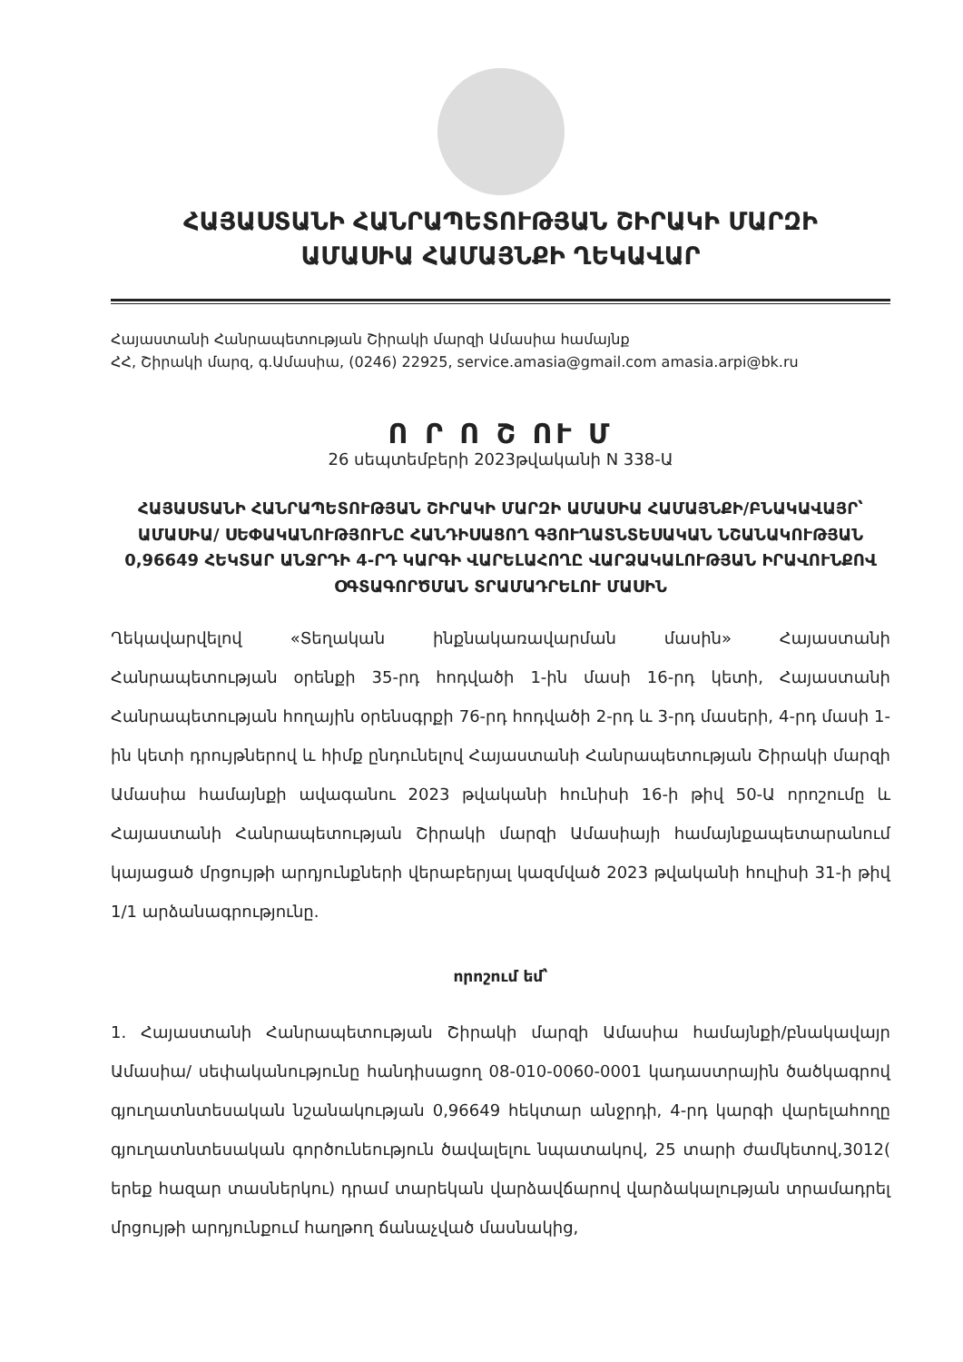ՀԱՅԱՍՏԱՆԻ ՀԱՆՐԱՊԵՏՈՒԹՅԱՆ ՇԻՐԱԿԻ ՄԱՐԶԻ
ԱՄԱՍԻԱ ՀԱՄԱՅՆՔԻ ՂԵԿԱՎԱՐ
Հայաստանի Հանրապետության Շիրակի մարզի Ամասիա համայնք
ՀՀ, Շիրակի մարզ, գ.Ամասիա, (0246) 22925, service.amasia@gmail.com amasia.arpi@bk.ru
Ո Ր Ո Շ ՈՒ Մ
26 սեպտեմբերի 2023թվականի N 338-Ա
ՀԱՅԱՍՏԱՆԻ ՀԱՆՐԱՊԵՏՈՒԹՅԱՆ ՇԻՐԱԿԻ ՄԱՐԶԻ ԱՄԱՍԻԱ ՀԱՄԱՅՆՔԻ/ԲՆԱԿԱՎԱՅՐ՝ ԱՄԱՍԻԱ/ ՍԵՓԱԿԱՆՈՒԹՅՈՒՆԸ ՀԱՆԴԻՍԱՑՈՂ ԳՅՈՒՂԱՏՆՏԵՍԱԿԱՆ ՆՇԱՆԱԿՈՒԹՅԱՆ 0,96649 ՀԵԿՏԱՐ ԱՆՋՐԴԻ 4-ՐԴ ԿԱՐԳԻ ՎԱՐԵԼԱՀՈՂԸ ՎԱՐՁԱԿԱԼՈՒԹՅԱՆ ԻՐԱՎՈՒՆՔՈՎ ՕԳՏԱԳՈՐԾՄԱՆ ՏՐԱՄԱԴՐԵԼՈՒ ՄԱՍԻՆ
Ղեկավարվելով «Տեղական ինքնակառավարման մասին» Հայաստանի Հանրապետության օրենքի 35-րդ հոդվածի 1-ին մասի 16-րդ կետի, Հայաստանի Հանրապետության հողային օրենսգրքի 76-րդ հոդվածի 2-րդ և 3-րդ մասերի, 4-րդ մասի 1-ին կետի դրույթներով և հիմք ընդունելով Հայաստանի Հանրապետության Շիրակի մարզի Ամասիա համայնքի ավագանու 2023 թվականի հունիսի 16-ի թիվ 50-Ա որոշումը և Հայաստանի Հանրապետության Շիրակի մարզի Ամասիայի համայնքապետարանում կայացած մրցույթի արդյունքների վերաբերյալ կազմված 2023 թվականի հուլիսի 31-ի թիվ 1/1 արձանագրությունը.
որոշում եմ՝
1. Հայաստանի Հանրապետության Շիրակի մարզի Ամասիա համայնքի/բնակավայր Ամասիա/ սեփականությունը հանդիսացող 08-010-0060-0001 կադաստրային ծածկագրով գյուղատնտեսական նշանակության 0,96649 հեկտար անջրդի, 4-րդ կարգի վարելահողը գյուղատնտեսական գործունեություն ծավալելու նպատակով, 25 տարի ժամկետով,3012( երեք հազար տասներկու) դրամ տարեկան վարձավճարով վարձակալության տրամադրել մրցույթի արդյունքում հաղթող ճանաչված մասնակից,